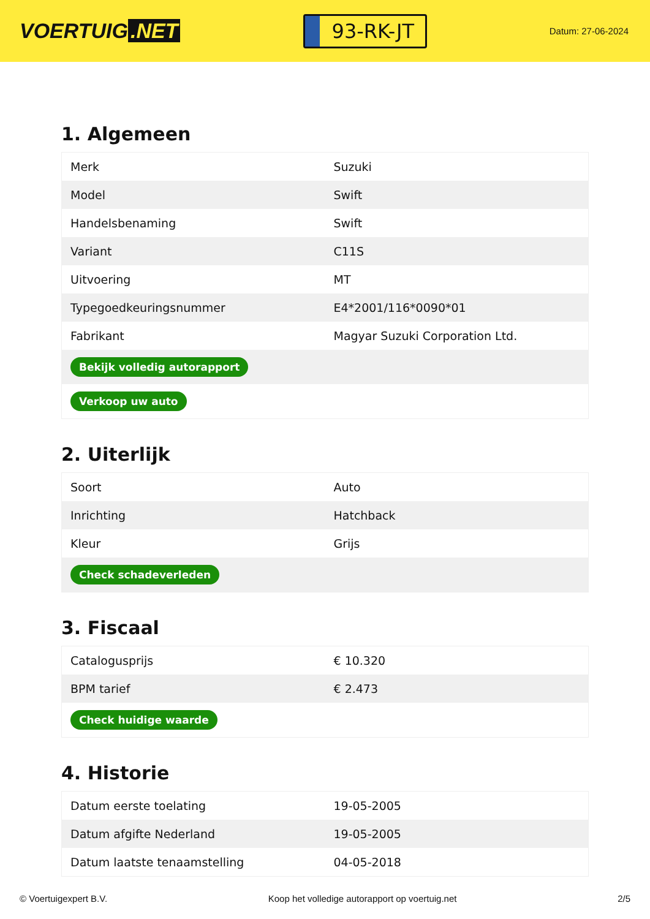VOERTUIG.NET
93-RK-JT
Datum: 27-06-2024
1. Algemeen
| Merk | Suzuki |
| Model | Swift |
| Handelsbenaming | Swift |
| Variant | C11S |
| Uitvoering | MT |
| Typegoedkeuringsnummer | E4*2001/116*0090*01 |
| Fabrikant | Magyar Suzuki Corporation Ltd. |
| Bekijk volledig autorapport | |
| Verkoop uw auto | |
2. Uiterlijk
| Soort | Auto |
| Inrichting | Hatchback |
| Kleur | Grijs |
| Check schadeverleden | |
3. Fiscaal
| Catalogusprijs | € 10.320 |
| BPM tarief | € 2.473 |
| Check huidige waarde | |
4. Historie
| Datum eerste toelating | 19-05-2005 |
| Datum afgifte Nederland | 19-05-2005 |
| Datum laatste tenaamstelling | 04-05-2018 |
© Voertuigexpert B.V. Koop het volledige autorapport op voertuig.net 2/5